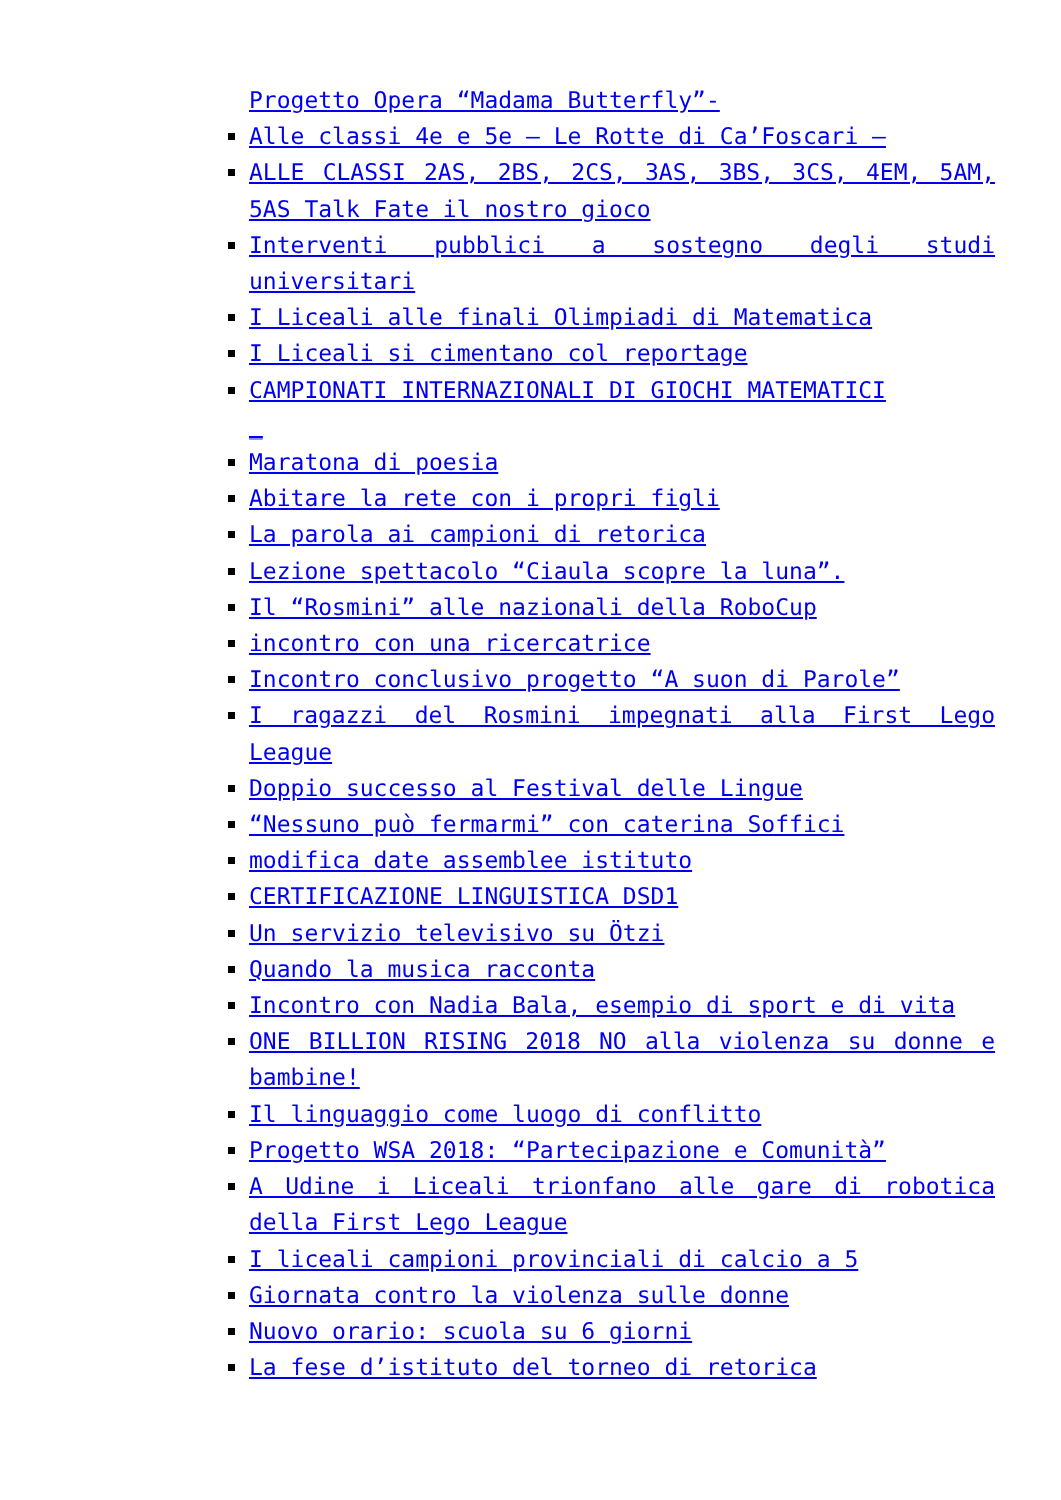Progetto Opera “Madama Butterfly”-
Alle classi 4e e 5e – Le Rotte di Ca’Foscari –
ALLE CLASSI 2AS, 2BS, 2CS, 3AS, 3BS, 3CS, 4EM, 5AM, 5AS Talk Fate il nostro gioco
Interventi pubblici a sostegno degli studi universitari
I Liceali alle finali Olimpiadi di Matematica
I Liceali si cimentano col reportage
CAMPIONATI INTERNAZIONALI DI GIOCHI MATEMATICI
_
Maratona di poesia
Abitare la rete con i propri figli
La parola ai campioni di retorica
Lezione spettacolo “Ciaula scopre la luna”.
Il “Rosmini” alle nazionali della RoboCup
incontro con una ricercatrice
Incontro conclusivo progetto “A suon di Parole”
I ragazzi del Rosmini impegnati alla First Lego League
Doppio successo al Festival delle Lingue
“Nessuno può fermarmi” con caterina Soffici
modifica date assemblee istituto
CERTIFICAZIONE LINGUISTICA DSD1
Un servizio televisivo su Ötzi
Quando la musica racconta
Incontro con Nadia Bala, esempio di sport e di vita
ONE BILLION RISING 2018 NO alla violenza su donne e bambine!
Il linguaggio come luogo di conflitto
Progetto WSA 2018: “Partecipazione e Comunità”
A Udine i Liceali trionfano alle gare di robotica della First Lego League
I liceali campioni provinciali di calcio a 5
Giornata contro la violenza sulle donne
Nuovo orario: scuola su 6 giorni
La fese d’istituto del torneo di retorica